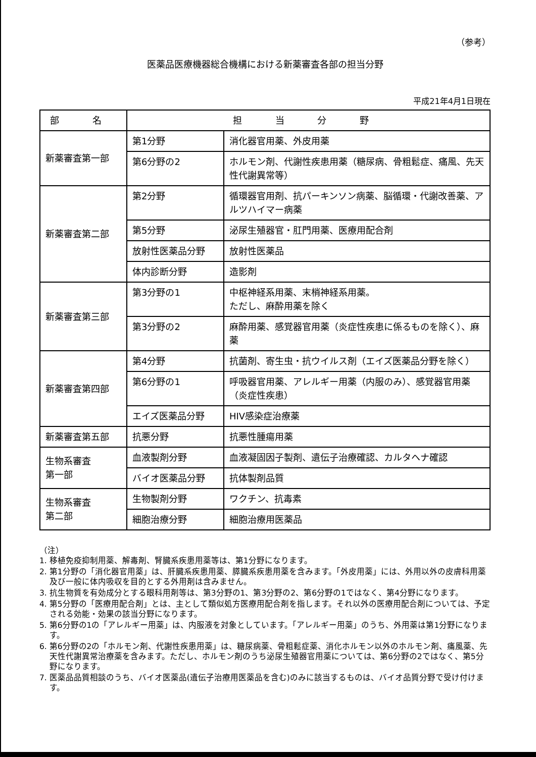（参考）
医薬品医療機器総合機構における新薬審査各部の担当分野
平成21年4月1日現在
| 部 名 | 担 当 分 野 | |
| --- | --- | --- |
| 新薬審査第一部 | 第1分野 | 消化器官用薬、外皮用薬 |
| | 第6分野の2 | ホルモン剤、代謝性疾患用薬（糖尿病、骨粗鬆症、痛風、先天性代謝異常等） |
| 新薬審査第二部 | 第2分野 | 循環器官用剤、抗パーキンソン病薬、脳循環・代謝改善薬、アルツハイマー病薬 |
| | 第5分野 | 泌尿生殖器官・肛門用薬、医療用配合剤 |
| | 放射性医薬品分野 | 放射性医薬品 |
| | 体内診断分野 | 造影剤 |
| 新薬審査第三部 | 第3分野の1 | 中枢神経系用薬、末梢神経系用薬。 ただし、麻酔用薬を除く |
| | 第3分野の2 | 麻酔用薬、感覚器官用薬（炎症性疾患に係るものを除く）、麻薬 |
| 新薬審査第四部 | 第4分野 | 抗菌剤、寄生虫・抗ウイルス剤（エイズ医薬品分野を除く） |
| | 第6分野の1 | 呼吸器官用薬、アレルギー用薬（内服のみ）、感覚器官用薬（炎症性疾患） |
| | エイズ医薬品分野 | HIV感染症治療薬 |
| 新薬審査第五部 | 抗悪分野 | 抗悪性腫瘍用薬 |
| 生物系審査 第一部 | 血液製剤分野 | 血液凝固因子製剤、遺伝子治療確認、カルタヘナ確認 |
| | バイオ医薬品分野 | 抗体製剤品質 |
| 生物系審査 第二部 | 生物製剤分野 | ワクチン、抗毒素 |
| | 細胞治療分野 | 細胞治療用医薬品 |
（注）
1. 移植免疫抑制用薬、解毒剤、腎臓系疾患用薬等は、第1分野になります。
2. 第1分野の「消化器官用薬」は、肝臓系疾患用薬、膵臓系疾患用薬を含みます。「外皮用薬」には、外用以外の皮膚科用薬及び一般に体内吸収を目的とする外用剤は含みません。
3. 抗生物質を有効成分とする眼科用剤等は、第3分野の1、第3分野の2、第6分野の1ではなく、第4分野になります。
4. 第5分野の「医療用配合剤」とは、主として類似処方医療用配合剤を指します。それ以外の医療用配合剤については、予定される効能・効果の該当分野になります。
5. 第6分野の1の「アレルギー用薬」は、内服液を対象としています。「アレルギー用薬」のうち、外用薬は第1分野になります。
6. 第6分野の2の「ホルモン剤、代謝性疾患用薬」は、糖尿病薬、骨粗鬆症薬、消化ホルモン以外のホルモン剤、痛風薬、先天性代謝異常治療薬を含みます。ただし、ホルモン剤のうち泌尿生殖器官用薬については、第6分野の2ではなく、第5分野になります。
7. 医薬品品質相談のうち、バイオ医薬品(遺伝子治療用医薬品を含む)のみに該当するものは、バイオ品質分野で受け付けます。